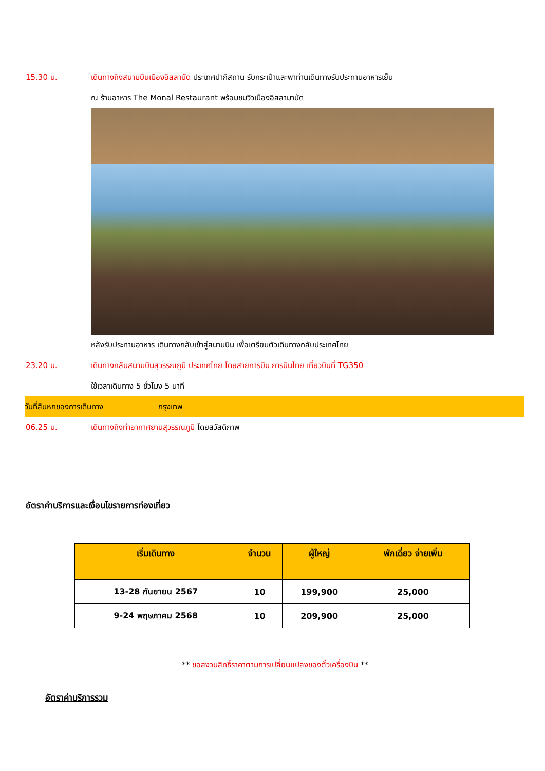15.30 น. เดินทางถึงสนามบินเมืองอิสลาบัด ประเทศปากีสถาน รับกระเป๋าและพาท่านเดินทางรับประทานอาหารเย็น
ณ ร้านอาหาร The Monal Restaurant พร้อมชมวิวเมืองอิสลามาบัด
หลังรับประทานอาหาร เดินทางกลับเข้าสู่สนามบิน เพื่อเตรียมตัวเดินทางกลับประเทศไทย
23.20 น. เดินทางกลับสนามบินสุวรรณภูมิ ประเทศไทย โดยสายการบิน การบินไทย เที่ยวบินที่ TG350
ใช้เวลาเดินทาง 5 ชั่วโมง 5 นาที
วันที่สิบหกของการเดินทาง กรุงเทพ
06.25 น. เดินทางถึงท่าอากาศยานสุวรรณภูมิ โดยสวัสดิภาพ
อัตราค่าบริการและเงื่อนไขรายการท่องเที่ยว
| เริ่มเดินทาง | จำนวน | ผู้ใหญ่ | พักเดี่ยว จ่ายเพิ่ม |
| --- | --- | --- | --- |
| 13-28 กันยายน 2567 | 10 | 199,900 | 25,000 |
| 9-24 พฤษภาคม 2568 | 10 | 209,900 | 25,000 |
** ขอสงวนสิทธิ์ราคาตามการเปลี่ยนแปลงของตั๋วเครื่องบิน **
อัตราค่าบริการรวม